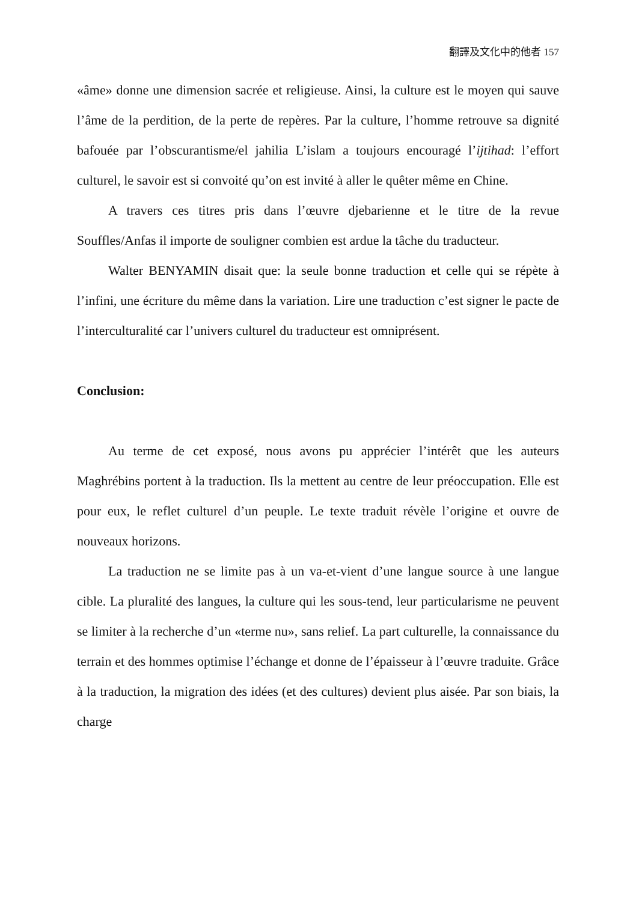翻譯及文化中的他者 157
«âme» donne une dimension sacrée et religieuse. Ainsi, la culture est le moyen qui sauve l’âme de la perdition, de la perte de repères. Par la culture, l’homme retrouve sa dignité bafouée par l’obscurantisme/el jahilia L’islam a toujours encouragé l’ijtihad: l’effort culturel, le savoir est si convoité qu’on est invité à aller le quêter même en Chine.
A travers ces titres pris dans l’œuvre djebarienne et le titre de la revue Souffles/Anfas il importe de souligner combien est ardue la tâche du traducteur.
Walter BENYAMIN disait que: la seule bonne traduction et celle qui se répète à l’infini, une écriture du même dans la variation. Lire une traduction c’est signer le pacte de l’interculturalité car l’univers culturel du traducteur est omniprésent.
Conclusion:
Au terme de cet exposé, nous avons pu apprécier l’intérêt que les auteurs Maghrébins portent à la traduction. Ils la mettent au centre de leur préoccupation. Elle est pour eux, le reflet culturel d’un peuple. Le texte traduit révèle l’origine et ouvre de nouveaux horizons.
La traduction ne se limite pas à un va-et-vient d’une langue source à une langue cible. La pluralité des langues, la culture qui les sous-tend, leur particularisme ne peuvent se limiter à la recherche d’un «terme nu», sans relief. La part culturelle, la connaissance du terrain et des hommes optimise l’échange et donne de l’épaisseur à l’œuvre traduite. Grâce à la traduction, la migration des idées (et des cultures) devient plus aisée. Par son biais, la charge